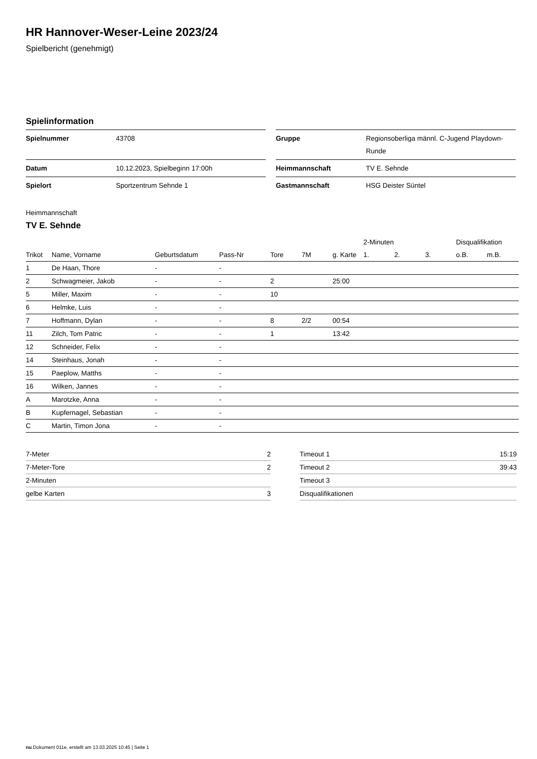HR Hannover-Weser-Leine 2023/24
Spielbericht (genehmigt)
Spielinformation
| Spielnummer | 43708 |
| Datum | 10.12.2023, Spielbeginn 17:00h |
| Spielort | Sportzentrum Sehnde 1 |
| Gruppe | Regionsoberliga männl. C-Jugend Playdown-Runde |
| Heimmannschaft | TV E. Sehnde |
| Gastmannschaft | HSG Deister Süntel |
Heimmannschaft
TV E. Sehnde
| | | | | | | | 2-Minuten | | | Disqualifikation | |
| --- | --- | --- | --- | --- | --- | --- | --- | --- | --- | --- | --- |
| Trikot | Name, Vorname | Geburtsdatum | Pass-Nr | Tore | 7M | g. Karte | 1. | 2. | 3. | o.B. | m.B. |
| 1 | De Haan, Thore | - | - | | | | | | | | |
| 2 | Schwagmeier, Jakob | - | - | 2 | | 25:00 | | | | | |
| 5 | Miller, Maxim | - | - | 10 | | | | | | | |
| 6 | Helmke, Luis | - | - | | | | | | | | |
| 7 | Hoffmann, Dylan | - | - | 8 | 2/2 | 00:54 | | | | | |
| 11 | Zilch, Tom Patric | - | - | 1 | | 13:42 | | | | | |
| 12 | Schneider, Felix | - | - | | | | | | | | |
| 14 | Steinhaus, Jonah | - | - | | | | | | | | |
| 15 | Paeplow, Matths | - | - | | | | | | | | |
| 16 | Wilken, Jannes | - | - | | | | | | | | |
| A | Marotzke, Anna | - | - | | | | | | | | |
| B | Kupfernagel, Sebastian | - | - | | | | | | | | |
| C | Martin, Timon Jona | - | - | | | | | | | | |
| 7-Meter | 2 |
| 7-Meter-Tore | 2 |
| 2-Minuten | |
| gelbe Karten | 3 |
| Timeout 1 | 15:19 |
| Timeout 2 | 39:43 |
| Timeout 3 | |
| Disqualifikationen | |
nu.Dokument 011e, erstellt am 13.03.2025 10:45 | Seite 1